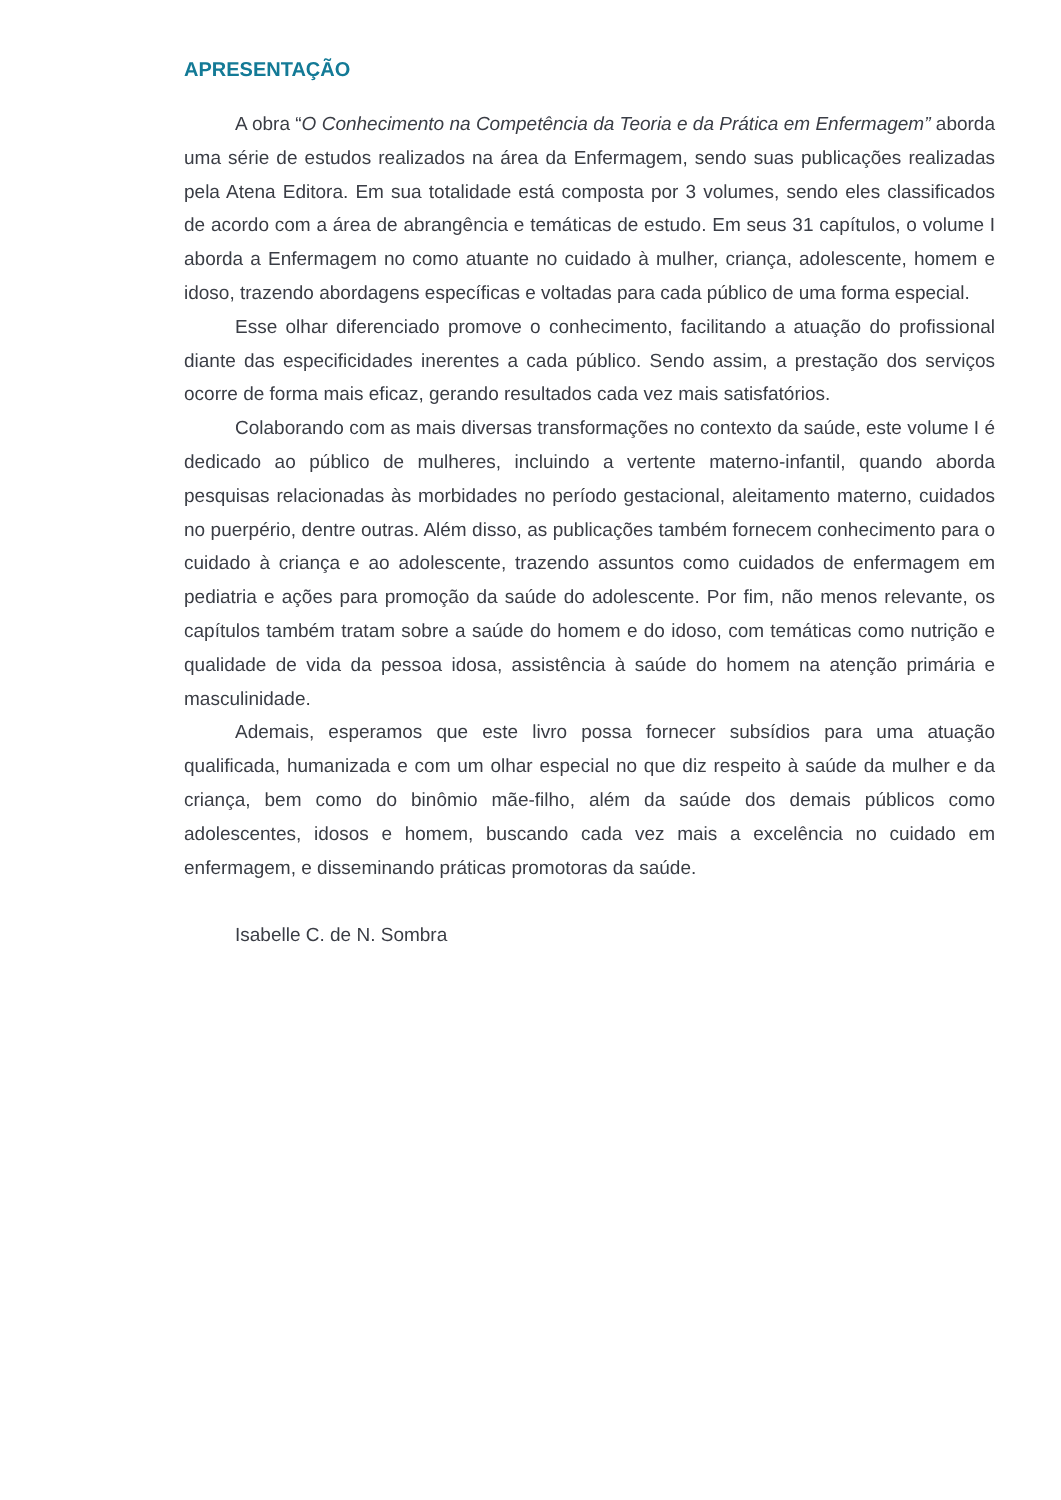APRESENTAÇÃO
A obra “O Conhecimento na Competência da Teoria e da Prática em Enfermagem” aborda uma série de estudos realizados na área da Enfermagem, sendo suas publicações realizadas pela Atena Editora. Em sua totalidade está composta por 3 volumes, sendo eles classificados de acordo com a área de abrangência e temáticas de estudo. Em seus 31 capítulos, o volume I aborda a Enfermagem no como atuante no cuidado à mulher, criança, adolescente, homem e idoso, trazendo abordagens específicas e voltadas para cada público de uma forma especial.
Esse olhar diferenciado promove o conhecimento, facilitando a atuação do profissional diante das especificidades inerentes a cada público. Sendo assim, a prestação dos serviços ocorre de forma mais eficaz, gerando resultados cada vez mais satisfatórios.
Colaborando com as mais diversas transformações no contexto da saúde, este volume I é dedicado ao público de mulheres, incluindo a vertente materno-infantil, quando aborda pesquisas relacionadas às morbidades no período gestacional, aleitamento materno, cuidados no puerpério, dentre outras. Além disso, as publicações também fornecem conhecimento para o cuidado à criança e ao adolescente, trazendo assuntos como cuidados de enfermagem em pediatria e ações para promoção da saúde do adolescente. Por fim, não menos relevante, os capítulos também tratam sobre a saúde do homem e do idoso, com temáticas como nutrição e qualidade de vida da pessoa idosa, assistência à saúde do homem na atenção primária e masculinidade.
Ademais, esperamos que este livro possa fornecer subsídios para uma atuação qualificada, humanizada e com um olhar especial no que diz respeito à saúde da mulher e da criança, bem como do binômio mãe-filho, além da saúde dos demais públicos como adolescentes, idosos e homem, buscando cada vez mais a excelência no cuidado em enfermagem, e disseminando práticas promotoras da saúde.
Isabelle C. de N. Sombra